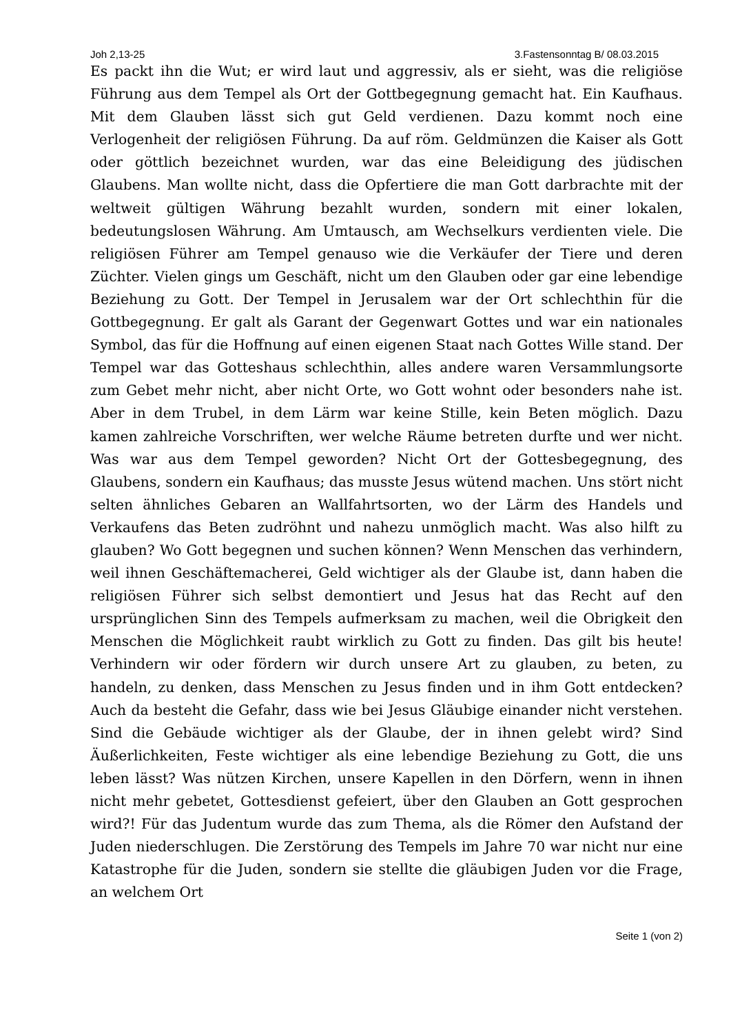Joh 2,13-25 3.Fastensonntag B/ 08.03.2015
Es packt ihn die Wut; er wird laut und aggressiv, als er sieht, was die religiöse Führung aus dem Tempel als Ort der Gottbegegnung gemacht hat. Ein Kaufhaus. Mit dem Glauben lässt sich gut Geld verdienen. Dazu kommt noch eine Verlogenheit der religiösen Führung. Da auf röm. Geldmünzen die Kaiser als Gott oder göttlich bezeichnet wurden, war das eine Beleidigung des jüdischen Glaubens. Man wollte nicht, dass die Opfertiere die man Gott darbrachte mit der weltweit gültigen Währung bezahlt wurden, sondern mit einer lokalen, bedeutungslosen Währung. Am Umtausch, am Wechselkurs verdienten viele. Die religiösen Führer am Tempel genauso wie die Verkäufer der Tiere und deren Züchter. Vielen gings um Geschäft, nicht um den Glauben oder gar eine lebendige Beziehung zu Gott. Der Tempel in Jerusalem war der Ort schlechthin für die Gottbegegnung. Er galt als Garant der Gegenwart Gottes und war ein nationales Symbol, das für die Hoffnung auf einen eigenen Staat nach Gottes Wille stand. Der Tempel war das Gotteshaus schlechthin, alles andere waren Versammlungsorte zum Gebet mehr nicht, aber nicht Orte, wo Gott wohnt oder besonders nahe ist. Aber in dem Trubel, in dem Lärm war keine Stille, kein Beten möglich. Dazu kamen zahlreiche Vorschriften, wer welche Räume betreten durfte und wer nicht. Was war aus dem Tempel geworden? Nicht Ort der Gottesbegegnung, des Glaubens, sondern ein Kaufhaus; das musste Jesus wütend machen. Uns stört nicht selten ähnliches Gebaren an Wallfahrtsorten, wo der Lärm des Handels und Verkaufens das Beten zudröhnt und nahezu unmöglich macht. Was also hilft zu glauben? Wo Gott begegnen und suchen können? Wenn Menschen das verhindern, weil ihnen Geschäftemacherei, Geld wichtiger als der Glaube ist, dann haben die religiösen Führer sich selbst demontiert und Jesus hat das Recht auf den ursprünglichen Sinn des Tempels aufmerksam zu machen, weil die Obrigkeit den Menschen die Möglichkeit raubt wirklich zu Gott zu finden. Das gilt bis heute! Verhindern wir oder fördern wir durch unsere Art zu glauben, zu beten, zu handeln, zu denken, dass Menschen zu Jesus finden und in ihm Gott entdecken? Auch da besteht die Gefahr, dass wie bei Jesus Gläubige einander nicht verstehen. Sind die Gebäude wichtiger als der Glaube, der in ihnen gelebt wird? Sind Äußerlichkeiten, Feste wichtiger als eine lebendige Beziehung zu Gott, die uns leben lässt? Was nützen Kirchen, unsere Kapellen in den Dörfern, wenn in ihnen nicht mehr gebetet, Gottesdienst gefeiert, über den Glauben an Gott gesprochen wird?! Für das Judentum wurde das zum Thema, als die Römer den Aufstand der Juden niederschlugen. Die Zerstörung des Tempels im Jahre 70 war nicht nur eine Katastrophe für die Juden, sondern sie stellte die gläubigen Juden vor die Frage, an welchem Ort
Seite 1 (von 2)